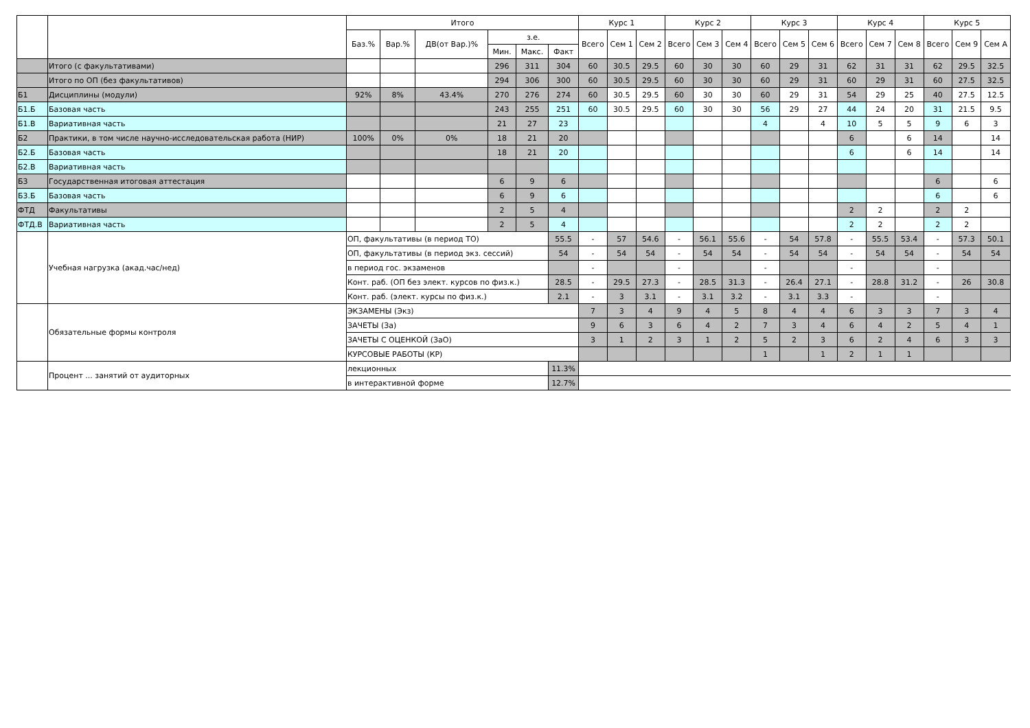| | | Итого | | | | | | Курс 1 | | | Курс 2 | | | Курс 3 | | | Курс 4 | | | Курс 5 | | |
| --- | --- | --- | --- | --- | --- | --- | --- | --- | --- | --- | --- | --- | --- | --- | --- | --- | --- | --- | --- | --- | --- | --- |
| | | Баз.% | Вар.% | ДВ(от Вар.)% | з.е. | | | Всего | Сем 1 | Сем 2 | Всего | Сем 3 | Сем 4 | Всего | Сем 5 | Сем 6 | Всего | Сем 7 | Сем 8 | Всего | Сем 9 | Сем А |
| | | | | | Мин. | Макс. | Факт | | | | | | | | | | | | | | | |
| | Итого (с факультативами) | | | | 296 | 311 | 304 | 60 | 30.5 | 29.5 | 60 | 30 | 30 | 60 | 29 | 31 | 62 | 31 | 31 | 62 | 29.5 | 32.5 |
| | Итого по ОП (без факультативов) | | | | 294 | 306 | 300 | 60 | 30.5 | 29.5 | 60 | 30 | 30 | 60 | 29 | 31 | 60 | 29 | 31 | 60 | 27.5 | 32.5 |
| Б1 | Дисциплины (модули) | 92% | 8% | 43.4% | 270 | 276 | 274 | 60 | 30.5 | 29.5 | 60 | 30 | 30 | 60 | 29 | 31 | 54 | 29 | 25 | 40 | 27.5 | 12.5 |
| Б1.Б | Базовая часть | | | | 243 | 255 | 251 | 60 | 30.5 | 29.5 | 60 | 30 | 30 | 56 | 29 | 27 | 44 | 24 | 20 | 31 | 21.5 | 9.5 |
| Б1.В | Вариативная часть | | | | 21 | 27 | 23 | | | | | | | 4 | | 4 | 10 | 5 | 5 | 9 | 6 | 3 |
| Б2 | Практики, в том числе научно-исследовательская работа (НИР) | 100% | 0% | 0% | 18 | 21 | 20 | | | | | | | | | | 6 | | 6 | 14 | | 14 |
| Б2.Б | Базовая часть | | | | 18 | 21 | 20 | | | | | | | | | | 6 | | 6 | 14 | | 14 |
| Б2.В | Вариативная часть | | | | | | | | | | | | | | | | | | | | | |
| Б3 | Государственная итоговая аттестация | | | | 6 | 9 | 6 | | | | | | | | | | | | | 6 | | 6 |
| Б3.Б | Базовая часть | | | | 6 | 9 | 6 | | | | | | | | | | | | | 6 | | 6 |
| ФТД | Факультативы | | | | 2 | 5 | 4 | | | | | | | | | | 2 | 2 | | 2 | 2 | |
| ФТД.В | Вариативная часть | | | | 2 | 5 | 4 | | | | | | | | | | 2 | 2 | | 2 | 2 | |
| | Учебная нагрузка (акад.час/нед) | ОП, факультативы (в период ТО) | | | | | 55.5 | - | 57 | 54.6 | - | 56.1 | 55.6 | - | 54 | 57.8 | - | 55.5 | 53.4 | - | 57.3 | 50.1 |
| | | ОП, факультативы (в период экз. сессий) | | | | | 54 | - | 54 | 54 | - | 54 | 54 | - | 54 | 54 | - | 54 | 54 | - | 54 | 54 |
| | | в период гос. экзаменов | | | | | | - | | | - | | | - | | | - | | | - | | |
| | | Конт. раб. (ОП без элект. курсов по физ.к.) | | | | | 28.5 | - | 29.5 | 27.3 | - | 28.5 | 31.3 | - | 26.4 | 27.1 | - | 28.8 | 31.2 | - | 26 | 30.8 |
| | | Конт. раб. (элект. курсы по физ.к.) | | | | | 2.1 | - | 3 | 3.1 | - | 3.1 | 3.2 | - | 3.1 | 3.3 | - | | | - | | |
| | Обязательные формы контроля | ЭКЗАМЕНЫ (Экз) | | | | | | 7 | 3 | 4 | 9 | 4 | 5 | 8 | 4 | 4 | 6 | 3 | 3 | 7 | 3 | 4 |
| | | ЗАЧЕТЫ (За) | | | | | | 9 | 6 | 3 | 6 | 4 | 2 | 7 | 3 | 4 | 6 | 4 | 2 | 5 | 4 | 1 |
| | | ЗАЧЕТЫ С ОЦЕНКОЙ (ЗаО) | | | | | | 3 | 1 | 2 | 3 | 1 | 2 | 5 | 2 | 3 | 6 | 2 | 4 | 6 | 3 | 3 |
| | | КУРСОВЫЕ РАБОТЫ (КР) | | | | | | | | | | | | 1 | | 1 | 2 | 1 | 1 | | | |
| | Процент ... занятий от аудиторных | лекционных | | | | | 11.3% | | | | | | | | | | | | | | | |
| | | в интерактивной форме | | | | | 12.7% | | | | | | | | | | | | | | | |